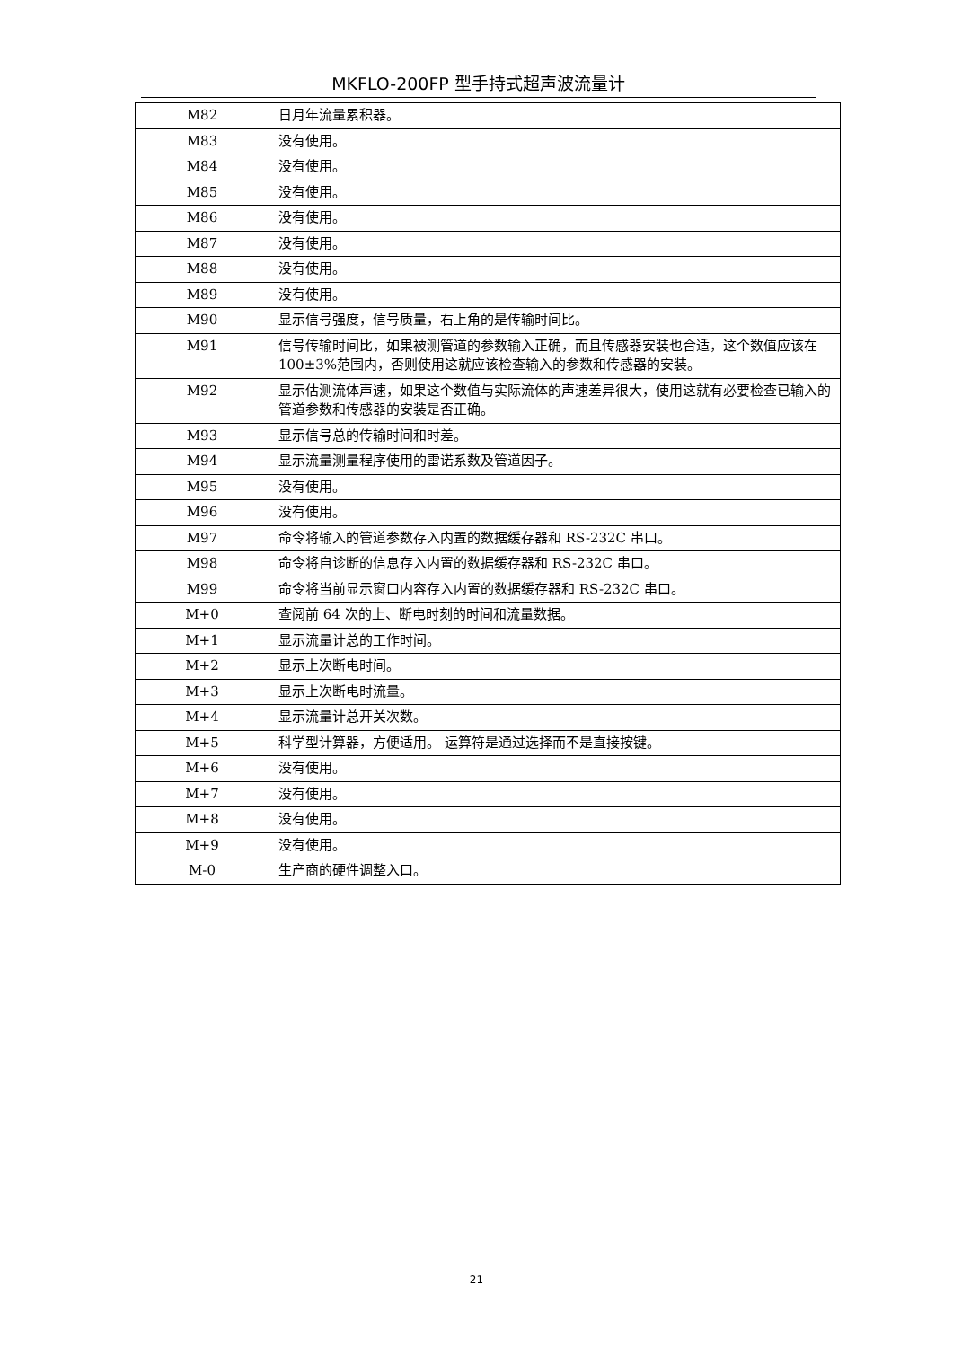MKFLO-200FP 型手持式超声波流量计
| M82 | 日月年流量累积器。 |
| M83 | 没有使用。 |
| M84 | 没有使用。 |
| M85 | 没有使用。 |
| M86 | 没有使用。 |
| M87 | 没有使用。 |
| M88 | 没有使用。 |
| M89 | 没有使用。 |
| M90 | 显示信号强度，信号质量，右上角的是传输时间比。 |
| M91 | 信号传输时间比，如果被测管道的参数输入正确，而且传感器安装也合适，这个数值应该在 100±3%范围内，否则使用这就应该检查输入的参数和传感器的安装。 |
| M92 | 显示估测流体声速，如果这个数值与实际流体的声速差异很大，使用这就有必要检查已输入的管道参数和传感器的安装是否正确。 |
| M93 | 显示信号总的传输时间和时差。 |
| M94 | 显示流量测量程序使用的雷诺系数及管道因子。 |
| M95 | 没有使用。 |
| M96 | 没有使用。 |
| M97 | 命令将输入的管道参数存入内置的数据缓存器和 RS-232C 串口。 |
| M98 | 命令将自诊断的信息存入内置的数据缓存器和 RS-232C 串口。 |
| M99 | 命令将当前显示窗口内容存入内置的数据缓存器和 RS-232C 串口。 |
| M+0 | 查阅前 64 次的上、断电时刻的时间和流量数据。 |
| M+1 | 显示流量计总的工作时间。 |
| M+2 | 显示上次断电时间。 |
| M+3 | 显示上次断电时流量。 |
| M+4 | 显示流量计总开关次数。 |
| M+5 | 科学型计算器，方便适用。 运算符是通过选择而不是直接按键。 |
| M+6 | 没有使用。 |
| M+7 | 没有使用。 |
| M+8 | 没有使用。 |
| M+9 | 没有使用。 |
| M-0 | 生产商的硬件调整入口。 |
21